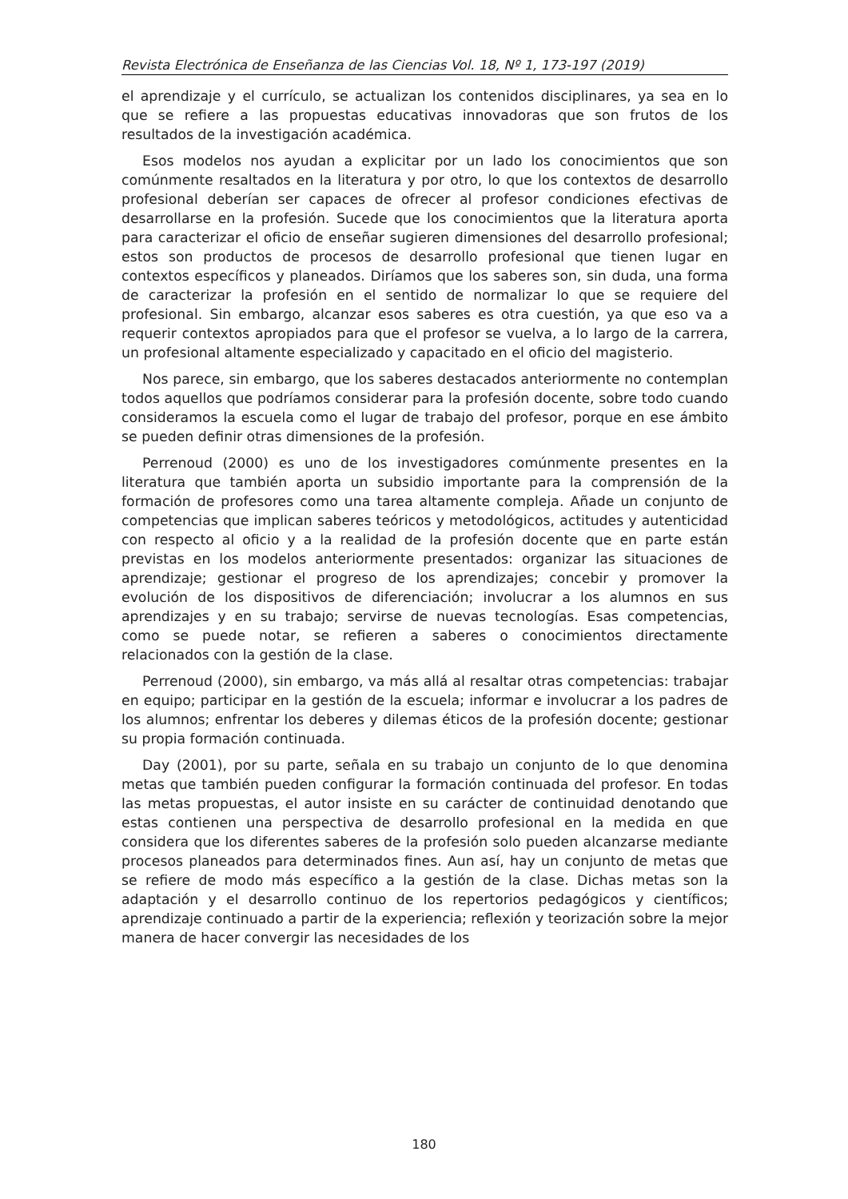Revista Electrónica de Enseñanza de las Ciencias Vol. 18, Nº 1, 173-197 (2019)
el aprendizaje y el currículo, se actualizan los contenidos disciplinares, ya sea en lo que se refiere a las propuestas educativas innovadoras que son frutos de los resultados de la investigación académica.
Esos modelos nos ayudan a explicitar por un lado los conocimientos que son comúnmente resaltados en la literatura y por otro, lo que los contextos de desarrollo profesional deberían ser capaces de ofrecer al profesor condiciones efectivas de desarrollarse en la profesión. Sucede que los conocimientos que la literatura aporta para caracterizar el oficio de enseñar sugieren dimensiones del desarrollo profesional; estos son productos de procesos de desarrollo profesional que tienen lugar en contextos específicos y planeados. Diríamos que los saberes son, sin duda, una forma de caracterizar la profesión en el sentido de normalizar lo que se requiere del profesional. Sin embargo, alcanzar esos saberes es otra cuestión, ya que eso va a requerir contextos apropiados para que el profesor se vuelva, a lo largo de la carrera, un profesional altamente especializado y capacitado en el oficio del magisterio.
Nos parece, sin embargo, que los saberes destacados anteriormente no contemplan todos aquellos que podríamos considerar para la profesión docente, sobre todo cuando consideramos la escuela como el lugar de trabajo del profesor, porque en ese ámbito se pueden definir otras dimensiones de la profesión.
Perrenoud (2000) es uno de los investigadores comúnmente presentes en la literatura que también aporta un subsidio importante para la comprensión de la formación de profesores como una tarea altamente compleja. Añade un conjunto de competencias que implican saberes teóricos y metodológicos, actitudes y autenticidad con respecto al oficio y a la realidad de la profesión docente que en parte están previstas en los modelos anteriormente presentados: organizar las situaciones de aprendizaje; gestionar el progreso de los aprendizajes; concebir y promover la evolución de los dispositivos de diferenciación; involucrar a los alumnos en sus aprendizajes y en su trabajo; servirse de nuevas tecnologías. Esas competencias, como se puede notar, se refieren a saberes o conocimientos directamente relacionados con la gestión de la clase.
Perrenoud (2000), sin embargo, va más allá al resaltar otras competencias: trabajar en equipo; participar en la gestión de la escuela; informar e involucrar a los padres de los alumnos; enfrentar los deberes y dilemas éticos de la profesión docente; gestionar su propia formación continuada.
Day (2001), por su parte, señala en su trabajo un conjunto de lo que denomina metas que también pueden configurar la formación continuada del profesor. En todas las metas propuestas, el autor insiste en su carácter de continuidad denotando que estas contienen una perspectiva de desarrollo profesional en la medida en que considera que los diferentes saberes de la profesión solo pueden alcanzarse mediante procesos planeados para determinados fines. Aun así, hay un conjunto de metas que se refiere de modo más específico a la gestión de la clase. Dichas metas son la adaptación y el desarrollo continuo de los repertorios pedagógicos y científicos; aprendizaje continuado a partir de la experiencia; reflexión y teorización sobre la mejor manera de hacer convergir las necesidades de los
180